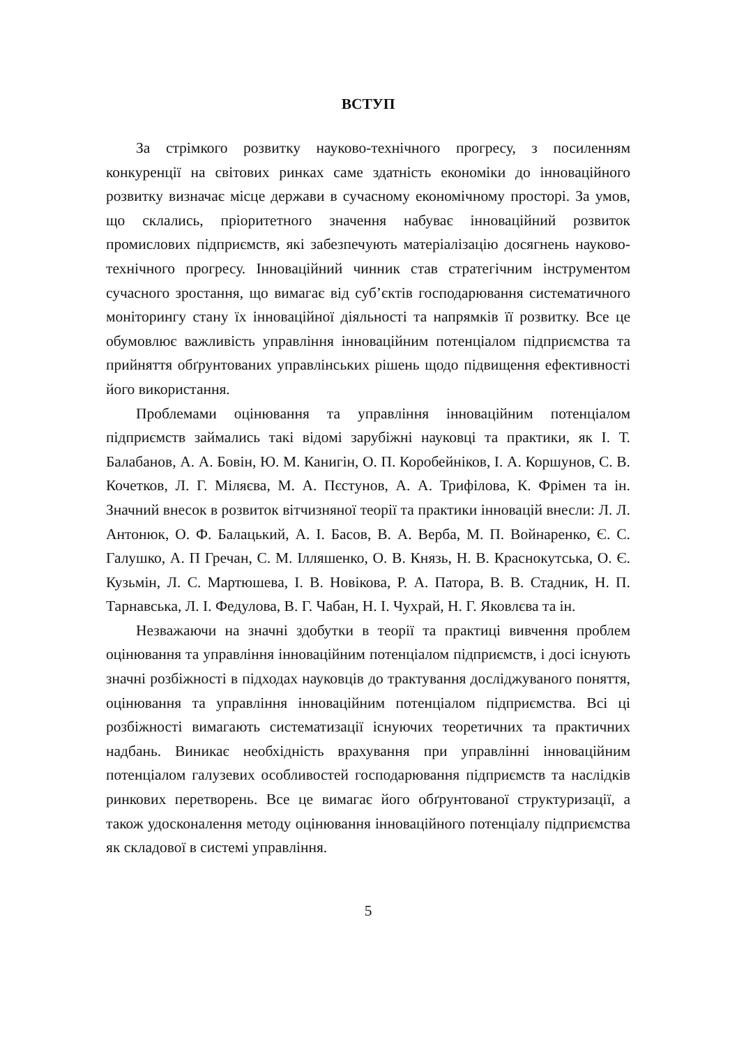ВСТУП
За стрімкого розвитку науково-технічного прогресу, з посиленням конкуренції на світових ринках саме здатність економіки до інноваційного розвитку визначає місце держави в сучасному економічному просторі. За умов, що склались, пріоритетного значення набуває інноваційний розвиток промислових підприємств, які забезпечують матеріалізацію досягнень науково-технічного прогресу. Інноваційний чинник став стратегічним інструментом сучасного зростання, що вимагає від суб’єктів господарювання систематичного моніторингу стану їх інноваційної діяльності та напрямків її розвитку. Все це обумовлює важливість управління інноваційним потенціалом підприємства та прийняття обґрунтованих управлінських рішень щодо підвищення ефективності його використання.
Проблемами оцінювання та управління інноваційним потенціалом підприємств займались такі відомі зарубіжні науковці та практики, як І. Т. Балабанов, А. А. Бовін, Ю. М. Канигін, О. П. Коробейніков, І. А. Коршунов, С. В. Кочетков, Л. Г. Міляєва, М. А. Пєстунов, А. А. Трифілова, К. Фрімен та ін. Значний внесок в розвиток вітчизняної теорії та практики інновацій внесли: Л. Л. Антонюк, О. Ф. Балацький, А. І. Басов, В. А. Верба, М. П. Войнаренко, Є. С. Галушко, А. П Гречан, С. М. Ілляшенко, О. В. Князь, Н. В. Краснокутська, О. Є. Кузьмін, Л. С. Мартюшева, І. В. Новікова, Р. А. Патора, В. В. Стадник, Н. П. Тарнавська, Л. І. Федулова, В. Г. Чабан, Н. І. Чухрай, Н. Г. Яковлєва та ін.
Незважаючи на значні здобутки в теорії та практиці вивчення проблем оцінювання та управління інноваційним потенціалом підприємств, і досі існують значні розбіжності в підходах науковців до трактування досліджуваного поняття, оцінювання та управління інноваційним потенціалом підприємства. Всі ці розбіжності вимагають систематизації існуючих теоретичних та практичних надбань. Виникає необхідність врахування при управлінні інноваційним потенціалом галузевих особливостей господарювання підприємств та наслідків ринкових перетворень. Все це вимагає його обґрунтованої структуризації, а також удосконалення методу оцінювання інноваційного потенціалу підприємства як складової в системі управління.
5